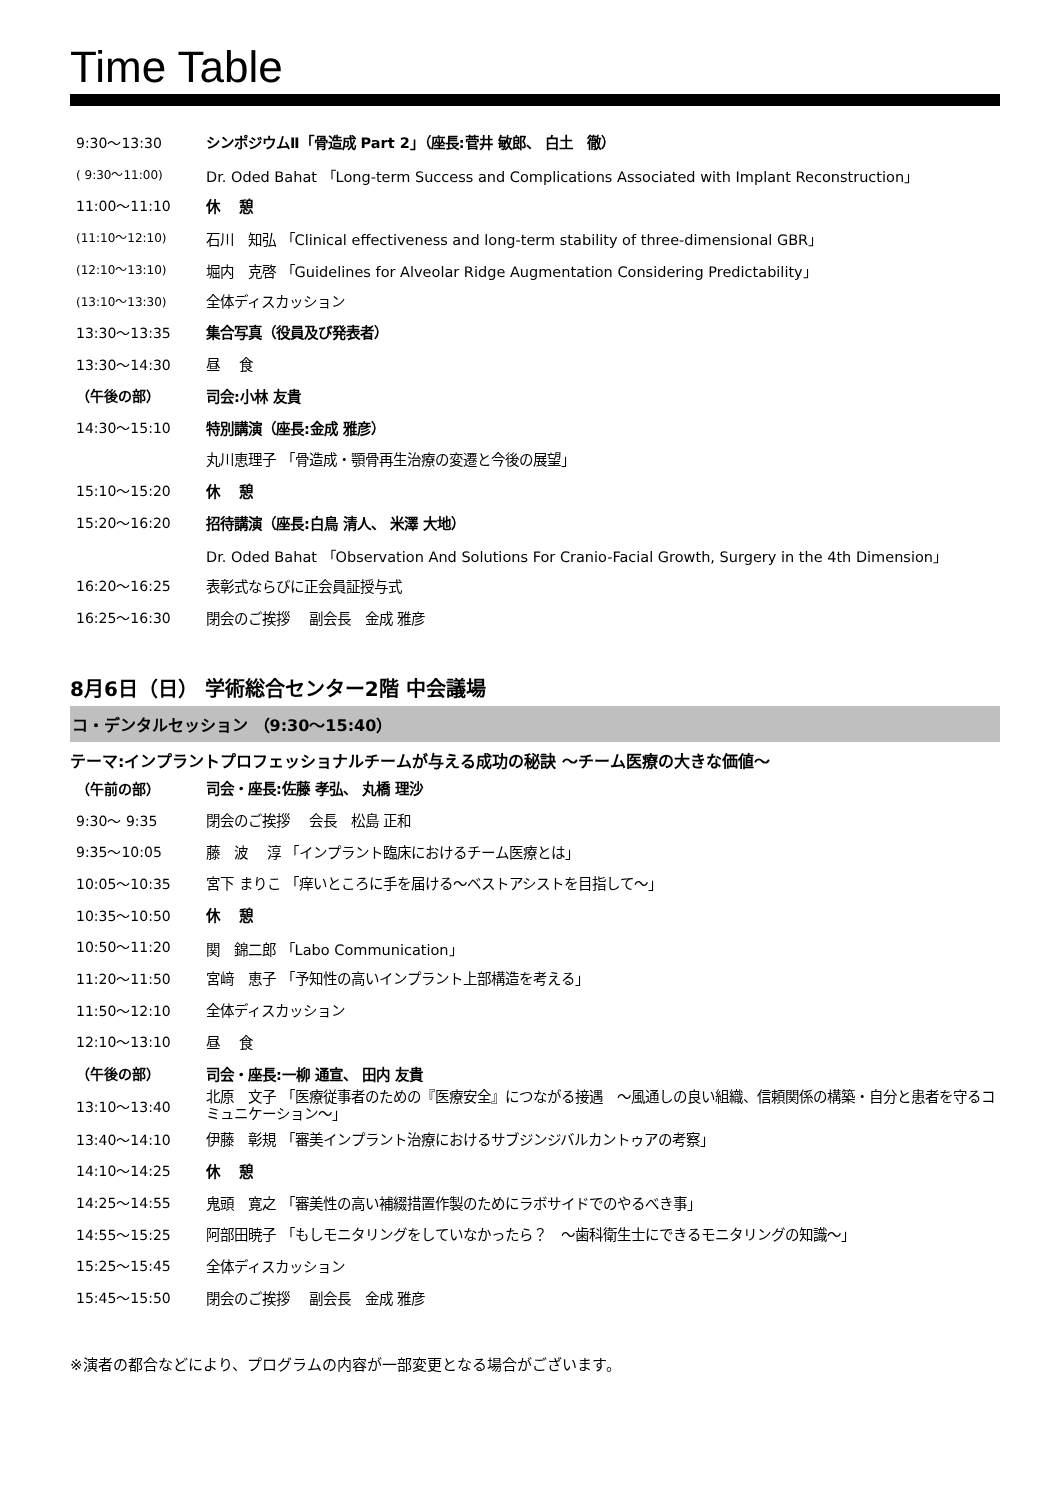Time Table
| 9:30〜13:30 | シンポジウムⅡ「骨造成 Part 2」（座長:菅井 敏郎、 白土 徹） |
| ( 9:30〜11:00) | Dr. Oded Bahat 「Long-term Success and Complications Associated with Implant Reconstruction」 |
| 11:00〜11:10 | 休 憩 |
| (11:10〜12:10) | 石川 知弘 「Clinical effectiveness and long-term stability of three-dimensional GBR」 |
| (12:10〜13:10) | 堀内 克啓 「Guidelines for Alveolar Ridge Augmentation Considering Predictability」 |
| (13:10〜13:30) | 全体ディスカッション |
| 13:30〜13:35 | 集合写真（役員及び発表者） |
| 13:30〜14:30 | 昼 食 |
| （午後の部） | 司会:小林 友貴 |
| 14:30〜15:10 | 特別講演（座長:金成 雅彦） |
| | 丸川恵理子 「骨造成・顎骨再生治療の変遷と今後の展望」 |
| 15:10〜15:20 | 休 憩 |
| 15:20〜16:20 | 招待講演（座長:白鳥 清人、 米澤 大地） |
| | Dr. Oded Bahat 「Observation And Solutions For Cranio-Facial Growth, Surgery in the 4th Dimension」 |
| 16:20〜16:25 | 表彰式ならびに正会員証授与式 |
| 16:25〜16:30 | 閉会のご挨拶 副会長 金成 雅彦 |
8月6日（日） 学術総合センター2階 中会議場
コ・デンタルセッション （9:30〜15:40）
テーマ:インプラントプロフェッショナルチームが与える成功の秘訣 〜チーム医療の大きな価値〜
| （午前の部） | 司会・座長:佐藤 孝弘、 丸橋 理沙 |
| 9:30〜 9:35 | 閉会のご挨拶 会長 松島 正和 |
| 9:35〜10:05 | 藤 波 淳 「インプラント臨床におけるチーム医療とは」 |
| 10:05〜10:35 | 宮下 まりこ 「痒いところに手を届ける〜ベストアシストを目指して〜」 |
| 10:35〜10:50 | 休 憩 |
| 10:50〜11:20 | 関 錦二郎 「Labo Communication」 |
| 11:20〜11:50 | 宮﨑 恵子 「予知性の高いインプラント上部構造を考える」 |
| 11:50〜12:10 | 全体ディスカッション |
| 12:10〜13:10 | 昼 食 |
| （午後の部） | 司会・座長:一柳 通宣、 田内 友貴 |
| 13:10〜13:40 | 北原 文子 「医療従事者のための『医療安全』につながる接遇 〜風通しの良い組織、信頼関係の構築・自分と患者を守るコミュニケーション〜」 |
| 13:40〜14:10 | 伊藤 彰規 「審美インプラント治療におけるサブジンジバルカントゥアの考察」 |
| 14:10〜14:25 | 休 憩 |
| 14:25〜14:55 | 鬼頭 寛之 「審美性の高い補綴措置作製のためにラボサイドでのやるべき事」 |
| 14:55〜15:25 | 阿部田暁子 「もしモニタリングをしていなかったら？ 〜歯科衛生士にできるモニタリングの知識〜」 |
| 15:25〜15:45 | 全体ディスカッション |
| 15:45〜15:50 | 閉会のご挨拶 副会長 金成 雅彦 |
※演者の都合などにより、プログラムの内容が一部変更となる場合がございます。